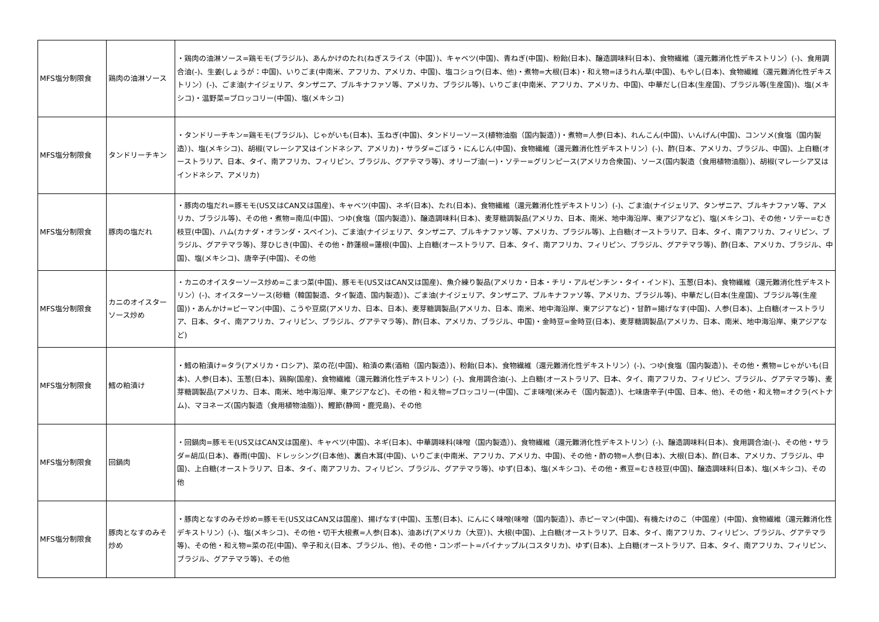| MFS塩分制限食 | 鶏肉の油淋ソース | ・鶏肉の油淋ソース=鶏モモ(ブラジル)、あんかけのたれ(ねぎスライス（中国）)、キャベツ(中国)、青ねぎ(中国)、粉飴(日本)、醸造調味料(日本)、食物繊維（還元難消化性デキストリン）(-)、食用調合油(-)、生姜(しょうが：中国)、いりごま(中南米、アフリカ、アメリカ、中国)、塩コショウ(日本、他)・煮物=大根(日本)・和え物=ほうれん草(中国)、もやし(日本)、食物繊維（還元難消化性デキストリン）(-)、ごま油(ナイジェリア、タンザニア、ブルキナファソ等、アメリカ、ブラジル等)、いりごま(中南米、アフリカ、アメリカ、中国)、中華だし(日本(生産国)、ブラジル等(生産国))、塩(メキシコ)・温野菜=ブロッコリー(中国)、塩(メキシコ) |
| MFS塩分制限食 | タンドリーチキン | ・タンドリーチキン=鶏モモ(ブラジル)、じゃがいも(日本)、玉ねぎ(中国)、タンドリーソース(植物油脂（国内製造）)・煮物=人参(日本)、れんこん(中国)、いんげん(中国)、コンソメ(食塩（国内製造）)、塩(メキシコ)、胡椒(マレーシア又はインドネシア、アメリカ)・サラダ=ごぼう・にんじん(中国)、食物繊維（還元難消化性デキストリン）(-)、酢(日本、アメリカ、ブラジル、中国)、上白糖(オーストラリア、日本、タイ、南アフリカ、フィリピン、ブラジル、グアテマラ等)、オリーブ油(ー)・ソテー=グリンピース(アメリカ合衆国)、ソース(国内製造（食用植物油脂）)、胡椒(マレーシア又はインドネシア、アメリカ) |
| MFS塩分制限食 | 豚肉の塩だれ | ・豚肉の塩だれ=豚モモ(US又はCAN又は国産)、キャベツ(中国)、ネギ(日本)、たれ(日本)、食物繊維（還元難消化性デキストリン）(-)、ごま油(ナイジェリア、タンザニア、ブルキナファソ等、アメリカ、ブラジル等)、その他・煮物=南瓜(中国)、つゆ(食塩（国内製造）)、醸造調味料(日本)、麦芽糖調製品(アメリカ、日本、南米、地中海沿岸、東アジアなど)、塩(メキシコ)、その他・ソテー=むき枝豆(中国)、ハム(カナダ・オランダ・スペイン)、ごま油(ナイジェリア、タンザニア、ブルキナファソ等、アメリカ、ブラジル等)、上白糖(オーストラリア、日本、タイ、南アフリカ、フィリピン、ブラジル、グアテマラ等)、芽ひじき(中国)、その他・酢蓮根=蓮根(中国)、上白糖(オーストラリア、日本、タイ、南アフリカ、フィリピン、ブラジル、グアテマラ等)、酢(日本、アメリカ、ブラジル、中国)、塩(メキシコ)、唐辛子(中国)、その他 |
| MFS塩分制限食 | カニのオイスターソース炒め | ・カニのオイスターソース炒め=こまつ菜(中国)、豚モモ(US又はCAN又は国産)、魚介練り製品(アメリカ・日本・チリ・アルゼンチン・タイ・インド)、玉葱(日本)、食物繊維（還元難消化性デキストリン）(-)、オイスターソース(砂糖（韓国製造、タイ製造、国内製造）)、ごま油(ナイジェリア、タンザニア、ブルキナファソ等、アメリカ、ブラジル等)、中華だし(日本(生産国)、ブラジル等(生産国))・あんかけ=ピーマン(中国)、こうや豆腐(アメリカ、日本、日本)、麦芽糖調製品(アメリカ、日本、南米、地中海沿岸、東アジアなど)・甘酢=揚げなす(中国)、人参(日本)、上白糖(オーストラリア、日本、タイ、南アフリカ、フィリピン、ブラジル、グアテマラ等)、酢(日本、アメリカ、ブラジル、中国)・金時豆=金時豆(日本)、麦芽糖調製品(アメリカ、日本、南米、地中海沿岸、東アジアなど) |
| MFS塩分制限食 | 鱈の粕漬け | ・鱈の粕漬け=タラ(アメリカ・ロシア)、菜の花(中国)、粕漬の素(酒粕（国内製造）)、粉飴(日本)、食物繊維（還元難消化性デキストリン）(-)、つゆ(食塩（国内製造）)、その他・煮物=じゃがいも(日本)、人参(日本)、玉葱(日本)、鶏胸(国産)、食物繊維（還元難消化性デキストリン）(-)、食用調合油(-)、上白糖(オーストラリア、日本、タイ、南アフリカ、フィリピン、ブラジル、グアテマラ等)、麦芽糖調製品(アメリカ、日本、南米、地中海沿岸、東アジアなど)、その他・和え物=ブロッコリー(中国)、ごま味噌(米みそ（国内製造）)、七味唐辛子(中国、日本、他)、その他・和え物=オクラ(ベトナム)、マヨネーズ(国内製造（食用植物油脂）)、鰹節(静岡・鹿児島)、その他 |
| MFS塩分制限食 | 回鍋肉 | ・回鍋肉=豚モモ(US又はCAN又は国産)、キャベツ(中国)、ネギ(日本)、中華調味料(味噌（国内製造）)、食物繊維（還元難消化性デキストリン）(-)、醸造調味料(日本)、食用調合油(-)、その他・サラダ=胡瓜(日本)、春雨(中国)、ドレッシング(日本他)、裏白木耳(中国)、いりごま(中南米、アフリカ、アメリカ、中国)、その他・酢の物=人参(日本)、大根(日本)、酢(日本、アメリカ、ブラジル、中国)、上白糖(オーストラリア、日本、タイ、南アフリカ、フィリピン、ブラジル、グアテマラ等)、ゆず(日本)、塩(メキシコ)、その他・煮豆=むき枝豆(中国)、醸造調味料(日本)、塩(メキシコ)、その他 |
| MFS塩分制限食 | 豚肉となすのみそ炒め | ・豚肉となすのみそ炒め=豚モモ(US又はCAN又は国産)、揚げなす(中国)、玉葱(日本)、にんにく味噌(味噌（国内製造）)、赤ピーマン(中国)、有機たけのこ（中国産）(中国)、食物繊維（還元難消化性デキストリン）(-)、塩(メキシコ)、その他・切干大根煮=人参(日本)、油あげ(アメリカ（大豆）)、大根(中国)、上白糖(オーストラリア、日本、タイ、南アフリカ、フィリピン、ブラジル、グアテマラ等)、その他・和え物=菜の花(中国)、辛子和え(日本、ブラジル、他)、その他・コンポート=パイナップル(コスタリカ)、ゆず(日本)、上白糖(オーストラリア、日本、タイ、南アフリカ、フィリピン、ブラジル、グアテマラ等)、その他 |